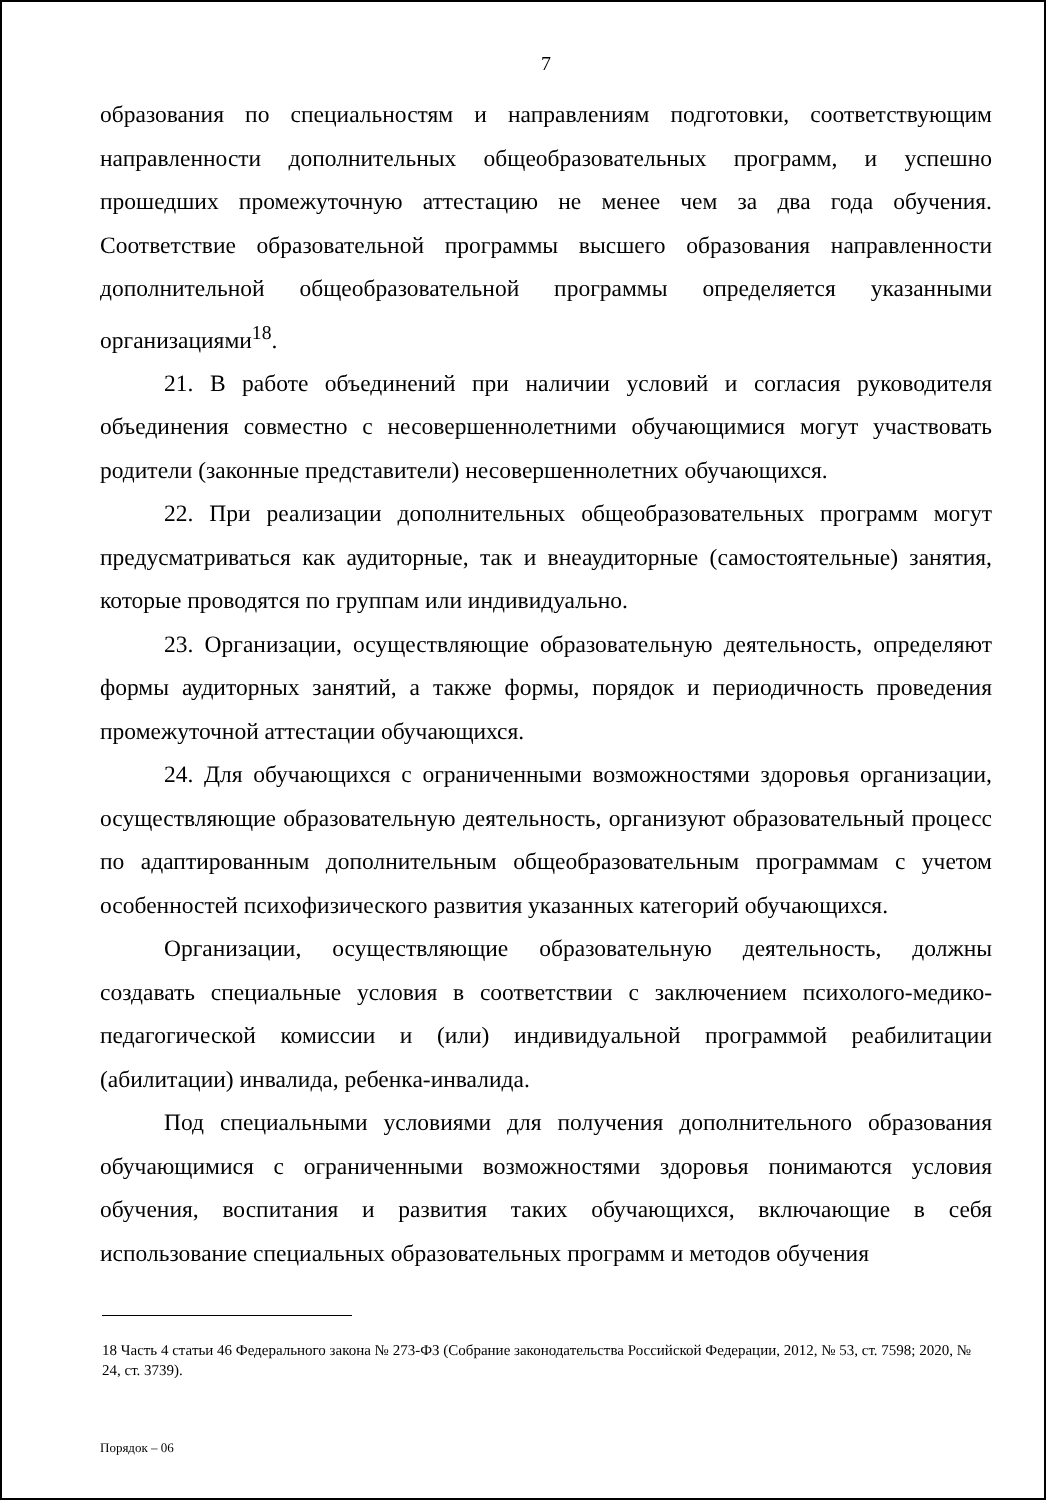7
образования по специальностям и направлениям подготовки, соответствующим направленности дополнительных общеобразовательных программ, и успешно прошедших промежуточную аттестацию не менее чем за два года обучения. Соответствие образовательной программы высшего образования направленности дополнительной общеобразовательной программы определяется указанными организациями<sup>18</sup>.
21. В работе объединений при наличии условий и согласия руководителя объединения совместно с несовершеннолетними обучающимися могут участвовать родители (законные представители) несовершеннолетних обучающихся.
22. При реализации дополнительных общеобразовательных программ могут предусматриваться как аудиторные, так и внеаудиторные (самостоятельные) занятия, которые проводятся по группам или индивидуально.
23. Организации, осуществляющие образовательную деятельность, определяют формы аудиторных занятий, а также формы, порядок и периодичность проведения промежуточной аттестации обучающихся.
24. Для обучающихся с ограниченными возможностями здоровья организации, осуществляющие образовательную деятельность, организуют образовательный процесс по адаптированным дополнительным общеобразовательным программам с учетом особенностей психофизического развития указанных категорий обучающихся.
Организации, осуществляющие образовательную деятельность, должны создавать специальные условия в соответствии с заключением психолого-медико-педагогической комиссии и (или) индивидуальной программой реабилитации (абилитации) инвалида, ребенка-инвалида.
Под специальными условиями для получения дополнительного образования обучающимися с ограниченными возможностями здоровья понимаются условия обучения, воспитания и развития таких обучающихся, включающие в себя использование специальных образовательных программ и методов обучения
18 Часть 4 статьи 46 Федерального закона № 273-ФЗ (Собрание законодательства Российской Федерации, 2012, № 53, ст. 7598; 2020, № 24, ст. 3739).
Порядок – 06